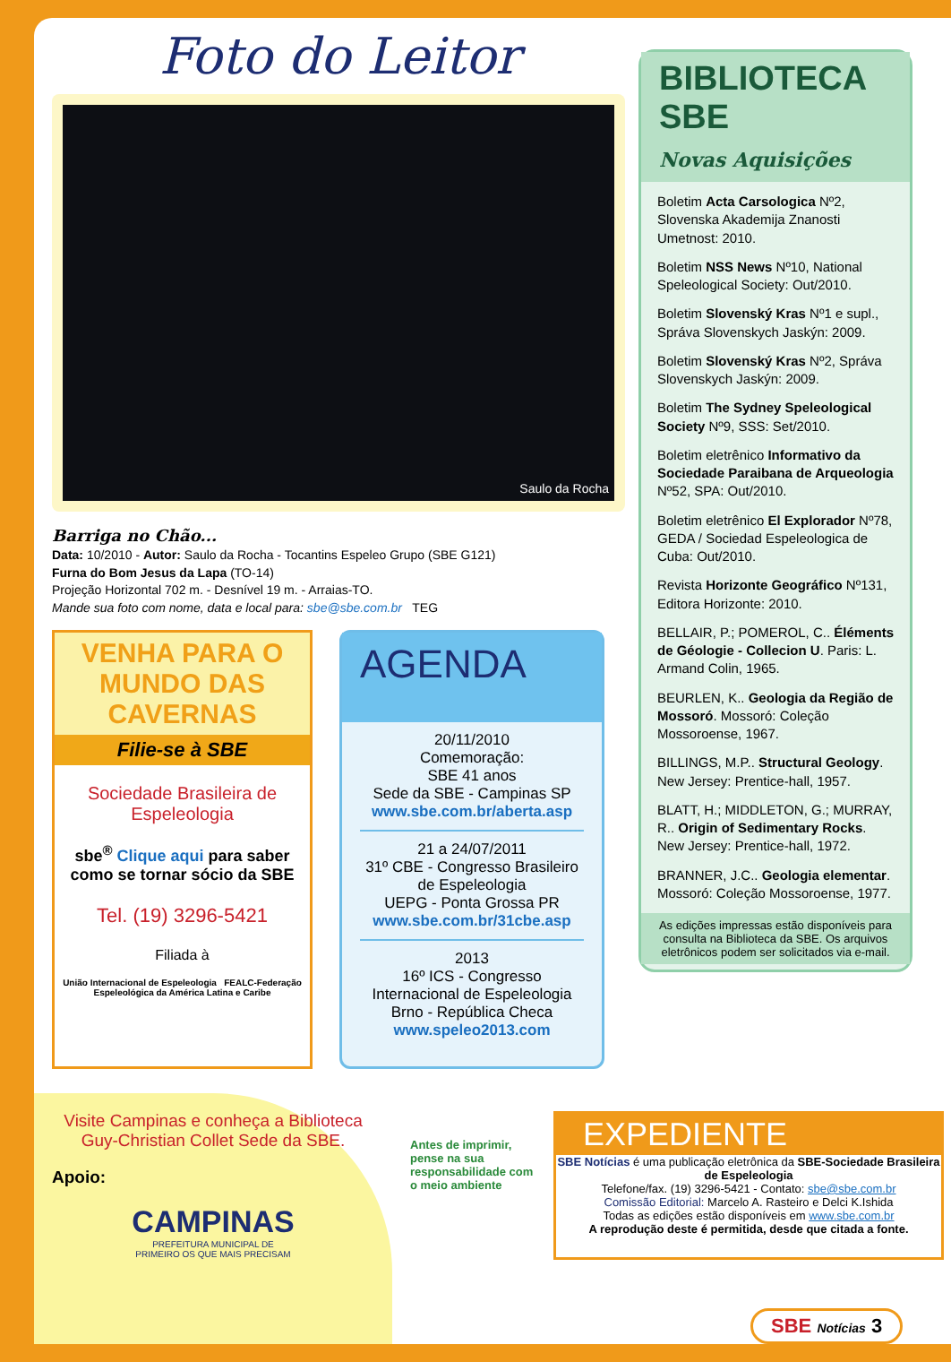Foto do Leitor
Saulo da Rocha
Barriga no Chão...
Data: 10/2010 - Autor: Saulo da Rocha - Tocantins Espeleo Grupo (SBE G121)
Furna do Bom Jesus da Lapa (TO-14)
Projeção Horizontal 702 m. - Desnível 19 m. - Arraias-TO.
Mande sua foto com nome, data e local para: sbe@sbe.com.br TEG
VENHA PARA O MUNDO DAS CAVERNAS
Filie-se à SBE
Sociedade Brasileira de Espeleologia
sbe<sup>®</sup> Clique aqui para saber como se tornar sócio da SBE
Tel. (19) 3296-5421
Filiada à
União Internacional de Espeleologia FEALC-Federação Espeleológica da América Latina e Caribe
AGENDA
20/11/2010
Comemoração:
SBE 41 anos
Sede da SBE - Campinas SP
www.sbe.com.br/aberta.asp
21 a 24/07/2011
31º CBE - Congresso Brasileiro de Espeleologia
UEPG - Ponta Grossa PR
www.sbe.com.br/31cbe.asp
2013
16º ICS - Congresso Internacional de Espeleologia
Brno - República Checa
www.speleo2013.com
BIBLIOTECA SBE
Novas Aquisições
Boletim Acta Carsologica Nº2, Slovenska Akademija Znanosti Umetnost: 2010.
Boletim NSS News Nº10, National Speleological Society: Out/2010.
Boletim Slovenský Kras Nº1 e supl., Správa Slovenskych Jaskýn: 2009.
Boletim Slovenský Kras Nº2, Správa Slovenskych Jaskýn: 2009.
Boletim The Sydney Speleological Society Nº9, SSS: Set/2010.
Boletim eletrênico Informativo da Sociedade Paraibana de Arqueologia Nº52, SPA: Out/2010.
Boletim eletrênico El Explorador Nº78, GEDA / Sociedad Espeleologica de Cuba: Out/2010.
Revista Horizonte Geográfico Nº131, Editora Horizonte: 2010.
BELLAIR, P.; POMEROL, C.. Éléments de Géologie - Collecion U. Paris: L. Armand Colin, 1965.
BEURLEN, K.. Geologia da Região de Mossoró. Mossoró: Coleção Mossoroense, 1967.
BILLINGS, M.P.. Structural Geology. New Jersey: Prentice-hall, 1957.
BLATT, H.; MIDDLETON, G.; MURRAY, R.. Origin of Sedimentary Rocks. New Jersey: Prentice-hall, 1972.
BRANNER, J.C.. Geologia elementar. Mossoró: Coleção Mossoroense, 1977.
As edições impressas estão disponíveis para consulta na Biblioteca da SBE. Os arquivos eletrônicos podem ser solicitados via e-mail.
Visite Campinas e conheça a Biblioteca Guy-Christian Collet Sede da SBE.
Apoio:
CAMPINAS
PREFEITURA MUNICIPAL DE
PRIMEIRO OS QUE MAIS PRECISAM
Antes de imprimir, pense na sua responsabilidade com o meio ambiente
EXPEDIENTE
SBE Notícias é uma publicação eletrônica da SBE-Sociedade Brasileira de Espeleologia
Telefone/fax. (19) 3296-5421 - Contato: sbe@sbe.com.br
Comissão Editorial: Marcelo A. Rasteiro e Delci K.Ishida
Todas as edições estão disponíveis em www.sbe.com.br
A reprodução deste é permitida, desde que citada a fonte.
SBE Notícias 3